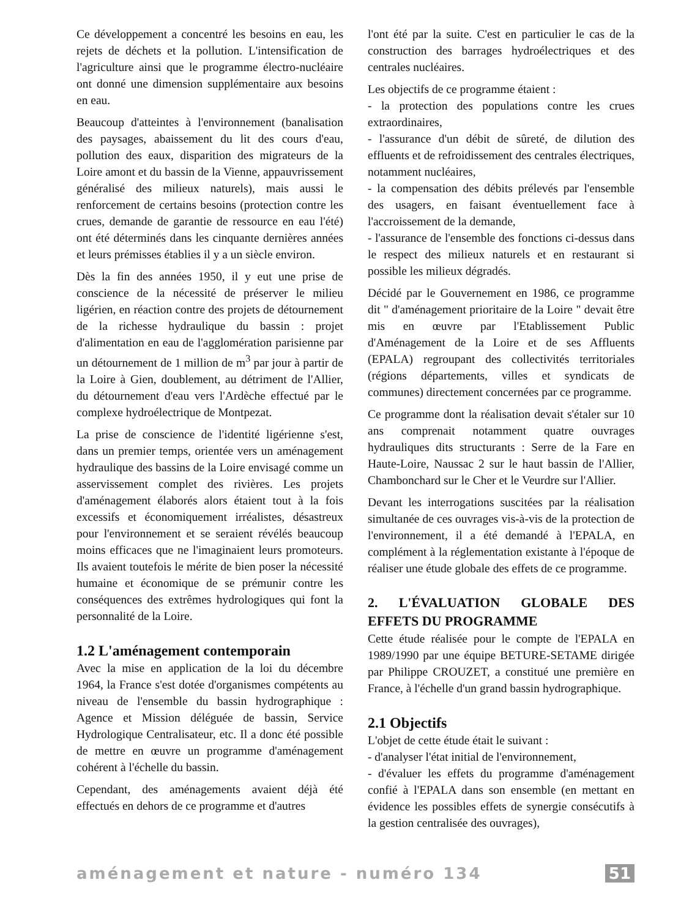Ce développement a concentré les besoins en eau, les rejets de déchets et la pollution. L'intensification de l'agriculture ainsi que le programme électro-nucléaire ont donné une dimension supplémentaire aux besoins en eau.
Beaucoup d'atteintes à l'environnement (banalisation des paysages, abaissement du lit des cours d'eau, pollution des eaux, disparition des migrateurs de la Loire amont et du bassin de la Vienne, appauvrissement généralisé des milieux naturels), mais aussi le renforcement de certains besoins (protection contre les crues, demande de garantie de ressource en eau l'été) ont été déterminés dans les cinquante dernières années et leurs prémisses établies il y a un siècle environ.
Dès la fin des années 1950, il y eut une prise de conscience de la nécessité de préserver le milieu ligérien, en réaction contre des projets de détournement de la richesse hydraulique du bassin : projet d'alimentation en eau de l'agglomération parisienne par un détournement de 1 million de m<sup>3</sup> par jour à partir de la Loire à Gien, doublement, au détriment de l'Allier, du détournement d'eau vers l'Ardèche effectué par le complexe hydroélectrique de Montpezat.
La prise de conscience de l'identité ligérienne s'est, dans un premier temps, orientée vers un aménagement hydraulique des bassins de la Loire envisagé comme un asservissement complet des rivières. Les projets d'aménagement élaborés alors étaient tout à la fois excessifs et économiquement irréalistes, désastreux pour l'environnement et se seraient révélés beaucoup moins efficaces que ne l'imaginaient leurs promoteurs. Ils avaient toutefois le mérite de bien poser la nécessité humaine et économique de se prémunir contre les conséquences des extrêmes hydrologiques qui font la personnalité de la Loire.
1.2 L'aménagement contemporain
Avec la mise en application de la loi du décembre 1964, la France s'est dotée d'organismes compétents au niveau de l'ensemble du bassin hydrographique : Agence et Mission déléguée de bassin, Service Hydrologique Centralisateur, etc. Il a donc été possible de mettre en œuvre un programme d'aménagement cohérent à l'échelle du bassin.
Cependant, des aménagements avaient déjà été effectués en dehors de ce programme et d'autres
l'ont été par la suite. C'est en particulier le cas de la construction des barrages hydroélectriques et des centrales nucléaires.
Les objectifs de ce programme étaient :
- la protection des populations contre les crues extraordinaires,
- l'assurance d'un débit de sûreté, de dilution des effluents et de refroidissement des centrales électriques, notamment nucléaires,
- la compensation des débits prélevés par l'ensemble des usagers, en faisant éventuellement face à l'accroissement de la demande,
- l'assurance de l'ensemble des fonctions ci-dessus dans le respect des milieux naturels et en restaurant si possible les milieux dégradés.
Décidé par le Gouvernement en 1986, ce programme dit " d'aménagement prioritaire de la Loire " devait être mis en œuvre par l'Etablissement Public d'Aménagement de la Loire et de ses Affluents (EPALA) regroupant des collectivités territoriales (régions départements, villes et syndicats de communes) directement concernées par ce programme.
Ce programme dont la réalisation devait s'étaler sur 10 ans comprenait notamment quatre ouvrages hydrauliques dits structurants : Serre de la Fare en Haute-Loire, Naussac 2 sur le haut bassin de l'Allier, Chambonchard sur le Cher et le Veurdre sur l'Allier.
Devant les interrogations suscitées par la réalisation simultanée de ces ouvrages vis-à-vis de la protection de l'environnement, il a été demandé à l'EPALA, en complément à la réglementation existante à l'époque de réaliser une étude globale des effets de ce programme.
2. L'ÉVALUATION GLOBALE DES EFFETS DU PROGRAMME
Cette étude réalisée pour le compte de l'EPALA en 1989/1990 par une équipe BETURE-SETAME dirigée par Philippe CROUZET, a constitué une première en France, à l'échelle d'un grand bassin hydrographique.
2.1 Objectifs
L'objet de cette étude était le suivant :
- d'analyser l'état initial de l'environnement,
- d'évaluer les effets du programme d'aménagement confié à l'EPALA dans son ensemble (en mettant en évidence les possibles effets de synergie consécutifs à la gestion centralisée des ouvrages),
aménagement et nature - numéro 134 51